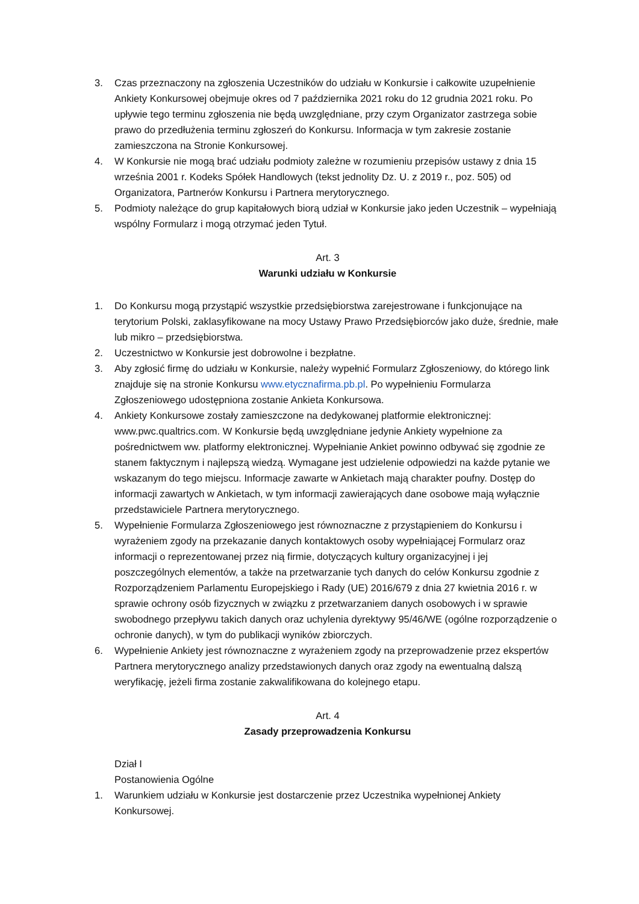3. Czas przeznaczony na zgłoszenia Uczestników do udziału w Konkursie i całkowite uzupełnienie Ankiety Konkursowej obejmuje okres od 7 października 2021 roku do 12 grudnia 2021 roku. Po upływie tego terminu zgłoszenia nie będą uwzględniane, przy czym Organizator zastrzega sobie prawo do przedłużenia terminu zgłoszeń do Konkursu. Informacja w tym zakresie zostanie zamieszczona na Stronie Konkursowej.
4. W Konkursie nie mogą brać udziału podmioty zależne w rozumieniu przepisów ustawy z dnia 15 września 2001 r. Kodeks Spółek Handlowych (tekst jednolity Dz. U. z 2019 r., poz. 505) od Organizatora, Partnerów Konkursu i Partnera merytorycznego.
5. Podmioty należące do grup kapitałowych biorą udział w Konkursie jako jeden Uczestnik – wypełniają wspólny Formularz i mogą otrzymać jeden Tytuł.
Art. 3
Warunki udziału w Konkursie
1. Do Konkursu mogą przystąpić wszystkie przedsiębiorstwa zarejestrowane i funkcjonujące na terytorium Polski, zaklasyfikowane na mocy Ustawy Prawo Przedsiębiorców jako duże, średnie, małe lub mikro – przedsiębiorstwa.
2. Uczestnictwo w Konkursie jest dobrowolne i bezpłatne.
3. Aby zgłosić firmę do udziału w Konkursie, należy wypełnić Formularz Zgłoszeniowy, do którego link znajduje się na stronie Konkursu www.etycznafirma.pb.pl. Po wypełnieniu Formularza Zgłoszeniowego udostępniona zostanie Ankieta Konkursowa.
4. Ankiety Konkursowe zostały zamieszczone na dedykowanej platformie elektronicznej: www.pwc.qualtrics.com. W Konkursie będą uwzględniane jedynie Ankiety wypełnione za pośrednictwem ww. platformy elektronicznej. Wypełnianie Ankiet powinno odbywać się zgodnie ze stanem faktycznym i najlepszą wiedzą. Wymagane jest udzielenie odpowiedzi na każde pytanie we wskazanym do tego miejscu. Informacje zawarte w Ankietach mają charakter poufny. Dostęp do informacji zawartych w Ankietach, w tym informacji zawierających dane osobowe mają wyłącznie przedstawiciele Partnera merytorycznego.
5. Wypełnienie Formularza Zgłoszeniowego jest równoznaczne z przystąpieniem do Konkursu i wyrażeniem zgody na przekazanie danych kontaktowych osoby wypełniającej Formularz oraz informacji o reprezentowanej przez nią firmie, dotyczących kultury organizacyjnej i jej poszczególnych elementów, a także na przetwarzanie tych danych do celów Konkursu zgodnie z Rozporządzeniem Parlamentu Europejskiego i Rady (UE) 2016/679 z dnia 27 kwietnia 2016 r. w sprawie ochrony osób fizycznych w związku z przetwarzaniem danych osobowych i w sprawie swobodnego przepływu takich danych oraz uchylenia dyrektywy 95/46/WE (ogólne rozporządzenie o ochronie danych), w tym do publikacji wyników zbiorczych.
6. Wypełnienie Ankiety jest równoznaczne z wyrażeniem zgody na przeprowadzenie przez ekspertów Partnera merytorycznego analizy przedstawionych danych oraz zgody na ewentualną dalszą weryfikację, jeżeli firma zostanie zakwalifikowana do kolejnego etapu.
Art. 4
Zasady przeprowadzenia Konkursu
Dział I
Postanowienia Ogólne
1. Warunkiem udziału w Konkursie jest dostarczenie przez Uczestnika wypełnionej Ankiety Konkursowej.